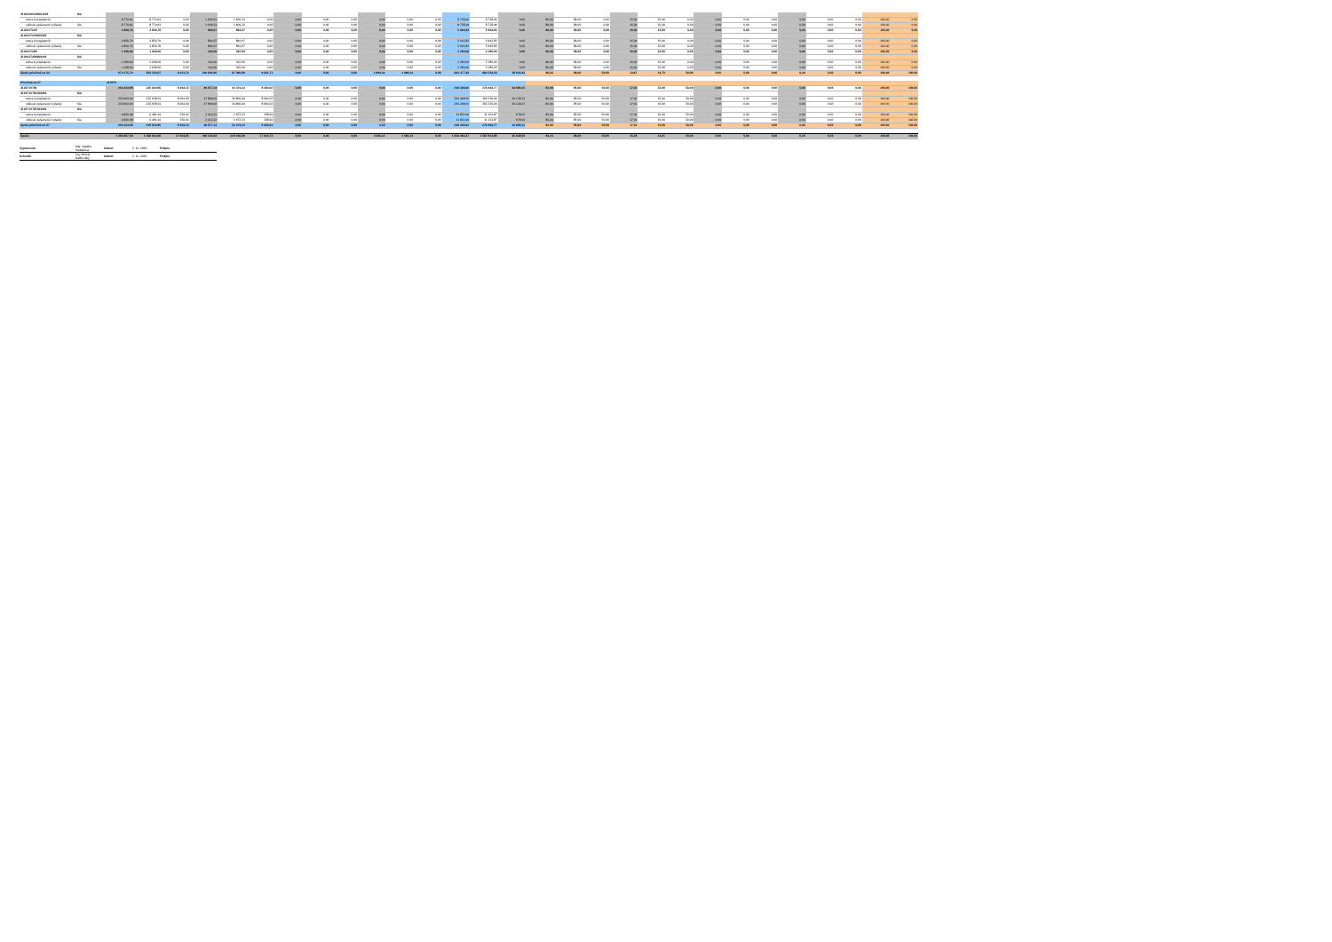| 312041S0106501201 | Nie | | | | | | | | | | | | | | | | | | | | | | | | | | | | | |
| suma k preplateniu | | 8 779,61 | 8 779,61 | 0,00 | 1 609,34 | 1 609,34 | 0,00 | 0,00 | 0,00 | 0,00 | 0,00 | 0,00 | 0,00 | 8 728,96 | 8 728,96 | 0,00 | 86,00 | 86,00 | 0,00 | 15,00 | 15,00 | 0,00 | 0,00 | 0,00 | 0,00 | 0,00 | 0,00 | 0,00 | 100,00 | 0,00 |
| celkové oprávnené výdavky | Nie | 8 779,61 | 8 779,61 | 0,00 | 1 609,34 | 1 609,34 | 0,00 | 0,00 | 0,00 | 0,00 | 0,00 | 0,00 | 0,00 | 8 728,96 | 8 728,96 | 0,00 | 86,00 | 86,00 | 0,00 | 15,00 | 15,00 | 0,00 | 0,00 | 0,00 | 0,00 | 0,00 | 0,00 | 0,00 | 100,00 | 0,00 |
| 312041T228 | | 4 839,76 | 4 839,76 | 0,00 | 864,07 | 864,07 | 0,00 | 0,00 | 0,00 | 0,00 | 0,00 | 0,00 | 0,00 | 5 693,83 | 5 693,83 | 0,00 | 86,00 | 86,00 | 0,00 | 15,00 | 15,00 | 0,00 | 0,00 | 0,00 | 0,00 | 0,00 | 0,00 | 0,00 | 100,00 | 0,00 |
| 312041T228200401 | Nie | | | | | | | | | | | | | | | | | | | | | | | | | | | | | |
| suma k preplateniu | | 4 839,76 | 4 839,76 | 0,00 | 864,07 | 864,07 | 0,00 | 0,00 | 0,00 | 0,00 | 0,00 | 0,00 | 0,00 | 5 693,83 | 5 693,83 | 0,00 | 86,00 | 86,00 | 0,00 | 15,00 | 15,00 | 0,00 | 0,00 | 0,00 | 0,00 | 0,00 | 0,00 | 0,00 | 100,00 | 0,00 |
| celkové oprávnené výdavky | Nie | 4 839,76 | 4 839,76 | 0,00 | 864,07 | 864,07 | 0,00 | 0,00 | 0,00 | 0,00 | 0,00 | 0,00 | 0,00 | 5 693,83 | 5 693,83 | 0,00 | 86,00 | 86,00 | 0,00 | 15,00 | 15,00 | 0,00 | 0,00 | 0,00 | 0,00 | 0,00 | 0,00 | 0,00 | 100,00 | 0,00 |
| 312041T288 | | 1 938,00 | 1 938,00 | 0,00 | 342,00 | 342,00 | 0,00 | 0,00 | 0,00 | 0,00 | 0,00 | 0,00 | 0,00 | 2 280,00 | 2 280,00 | 0,00 | 86,00 | 86,00 | 0,00 | 15,00 | 15,00 | 0,00 | 0,00 | 0,00 | 0,00 | 0,00 | 0,00 | 0,00 | 100,00 | 0,00 |
| 312041T288300201 | Nie | | | | | | | | | | | | | | | | | | | | | | | | | | | | | |
| suma k preplateniu | | 1 938,00 | 1 938,00 | 0,00 | 342,00 | 342,00 | 0,00 | 0,00 | 0,00 | 0,00 | 0,00 | 0,00 | 0,00 | 2 280,00 | 2 280,00 | 0,00 | 86,00 | 86,00 | 0,00 | 15,00 | 15,00 | 0,00 | 0,00 | 0,00 | 0,00 | 0,00 | 0,00 | 0,00 | 100,00 | 0,00 |
| celkové oprávnené výdavky | Nie | 1 938,00 | 1 938,00 | 0,00 | 342,00 | 342,00 | 0,00 | 0,00 | 0,00 | 0,00 | 0,00 | 0,00 | 0,00 | 2 280,00 | 2 280,00 | 0,00 | 86,00 | 86,00 | 0,00 | 15,00 | 15,00 | 0,00 | 0,00 | 0,00 | 0,00 | 0,00 | 0,00 | 0,00 | 100,00 | 0,00 |
| Spolu prioritná os 04 | | 672 575,79 | 563 154,07 | 9 421,72 | 106 902,60 | 97 390,89 | 9 421,71 | 0,00 | 0,00 | 0,00 | 1 999,24 | 1 999,24 | 0,00 | 681 377,63 | 662 534,20 | 18 843,43 | 86,03 | 86,00 | 50,00 | 13,67 | 14,70 | 50,00 | 0,00 | 0,00 | 0,00 | 0,29 | 0,30 | 0,00 | 100,00 | 100,00 |
| Prioritná os 07 | | 312070 | | | | | | | | | | | | | | | | | | | | | | | | | | | | |
| 312071V781 | | 243 423,98 | 235 020,85 | 8 403,13 | 49 877,24 | 41 474,22 | 8 403,02 | 0,00 | 0,00 | 0,00 | 0,00 | 0,00 | 0,00 | 293 300,92 | 276 494,77 | 16 806,15 | 82,99 | 85,00 | 50,00 | 17,01 | 15,00 | 50,00 | 0,00 | 0,00 | 0,00 | 0,00 | 0,00 | 0,00 | 100,00 | 100,00 |
| 312071V781203001 | Nie | | | | | | | | | | | | | | | | | | | | | | | | | | | | | |
| suma k preplateniu | | 233 603,00 | 225 638,91 | 8 064,09 | 47 860,02 | 39 800,99 | 8 064,03 | 0,00 | 0,00 | 0,00 | 0,00 | 0,00 | 0,00 | 281 468,02 | 265 339,90 | 16 128,12 | 82,99 | 85,00 | 50,00 | 17,01 | 15,00 | 50,00 | 0,00 | 0,00 | 0,00 | 0,00 | 0,00 | 0,00 | 100,00 | 100,00 |
| celkové oprávnené výdavky | Nie | 233 603,00 | 225 638,91 | 8 064,09 | 47 860,02 | 39 800,99 | 8 064,03 | 0,00 | 0,00 | 0,00 | 0,00 | 0,00 | 0,00 | 281 468,02 | 265 339,90 | 16 128,12 | 82,99 | 85,00 | 50,00 | 17,01 | 15,00 | 50,00 | 0,00 | 0,00 | 0,00 | 0,00 | 0,00 | 0,00 | 100,00 | 100,00 |
| 312071V781501901 | Nie | | | | | | | | | | | | | | | | | | | | | | | | | | | | | |
| suma k preplateniu | | 9 820,98 | 9 481,94 | 339,04 | 2 012,22 | 1 673,23 | 338,99 | 0,00 | 0,00 | 0,00 | 0,00 | 0,00 | 0,00 | 11 832,90 | 11 154,87 | 678,03 | 82,99 | 85,00 | 50,00 | 17,01 | 15,00 | 50,00 | 0,00 | 0,00 | 0,00 | 0,00 | 0,00 | 0,00 | 100,00 | 100,00 |
| celkové oprávnené výdavky | Nie | 9 820,98 | 9 481,94 | 339,04 | 2 012,22 | 1 673,23 | 338,99 | 0,00 | 0,00 | 0,00 | 0,00 | 0,00 | 0,00 | 11 832,90 | 11 154,87 | 678,03 | 82,99 | 85,00 | 50,00 | 17,01 | 15,00 | 50,00 | 0,00 | 0,00 | 0,00 | 0,00 | 0,00 | 0,00 | 100,00 | 100,00 |
| Spolu prioritná os 07 | | 243 423,98 | 235 020,85 | 8 403,13 | 49 877,24 | 41 474,22 | 8 403,02 | 0,00 | 0,00 | 0,00 | 0,00 | 0,00 | 0,00 | 293 300,92 | 276 494,77 | 16 806,15 | 82,99 | 85,00 | 50,00 | 17,01 | 15,00 | 50,00 | 0,00 | 0,00 | 0,00 | 0,00 | 0,00 | 0,00 | 100,00 | 100,00 |
| Spolu: | | 1 384 607,49 | 1 366 642,66 | 17 824,85 | 296 516,93 | 229 106,06 | 17 624,73 | 0,00 | 0,00 | 0,00 | 2 566,14 | 2 566,14 | 0,00 | 1 603 464,47 | 1 587 814,88 | 35 649,59 | 84,24 | 86,00 | 50,00 | 15,58 | 14,61 | 50,00 | 0,00 | 0,00 | 0,00 | 0,18 | 0,19 | 0,00 | 100,00 | 100,00 |
Vypracoval: Mgr. Natália Hedáková Dátum: 2. 11. 2020 Podpis
Schválil: Ing. Michal Balikovský Dátum: 2. 11. 2020 Podpis